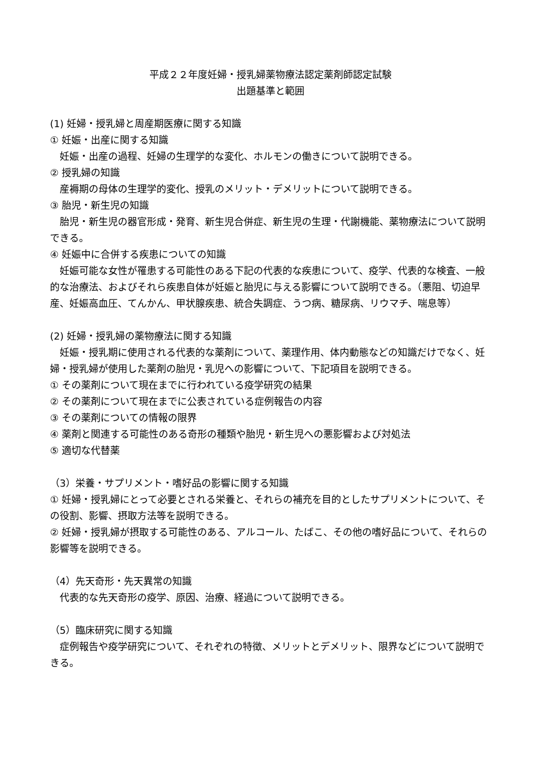平成２２年度妊婦・授乳婦薬物療法認定薬剤師認定試験
出題基準と範囲
(1) 妊婦・授乳婦と周産期医療に関する知識
① 妊娠・出産に関する知識
妊娠・出産の過程、妊婦の生理学的な変化、ホルモンの働きについて説明できる。
② 授乳婦の知識
産褥期の母体の生理学的変化、授乳のメリット・デメリットについて説明できる。
③ 胎児・新生児の知識
胎児・新生児の器官形成・発育、新生児合併症、新生児の生理・代謝機能、薬物療法について説明できる。
④ 妊娠中に合併する疾患についての知識
妊娠可能な女性が罹患する可能性のある下記の代表的な疾患について、疫学、代表的な検査、一般的な治療法、およびそれら疾患自体が妊娠と胎児に与える影響について説明できる。（悪阻、切迫早産、妊娠高血圧、てんかん、甲状腺疾患、統合失調症、うつ病、糖尿病、リウマチ、喘息等）
(2) 妊婦・授乳婦の薬物療法に関する知識
妊娠・授乳期に使用される代表的な薬剤について、薬理作用、体内動態などの知識だけでなく、妊婦・授乳婦が使用した薬剤の胎児・乳児への影響について、下記項目を説明できる。
① その薬剤について現在までに行われている疫学研究の結果
② その薬剤について現在までに公表されている症例報告の内容
③ その薬剤についての情報の限界
④ 薬剤と関連する可能性のある奇形の種類や胎児・新生児への悪影響および対処法
⑤ 適切な代替薬
（3）栄養・サプリメント・嗜好品の影響に関する知識
① 妊婦・授乳婦にとって必要とされる栄養と、それらの補充を目的としたサプリメントについて、その役割、影響、摂取方法等を説明できる。
② 妊婦・授乳婦が摂取する可能性のある、アルコール、たばこ、その他の嗜好品について、それらの影響等を説明できる。
（4）先天奇形・先天異常の知識
代表的な先天奇形の疫学、原因、治療、経過について説明できる。
（5）臨床研究に関する知識
症例報告や疫学研究について、それぞれの特徴、メリットとデメリット、限界などについて説明できる。